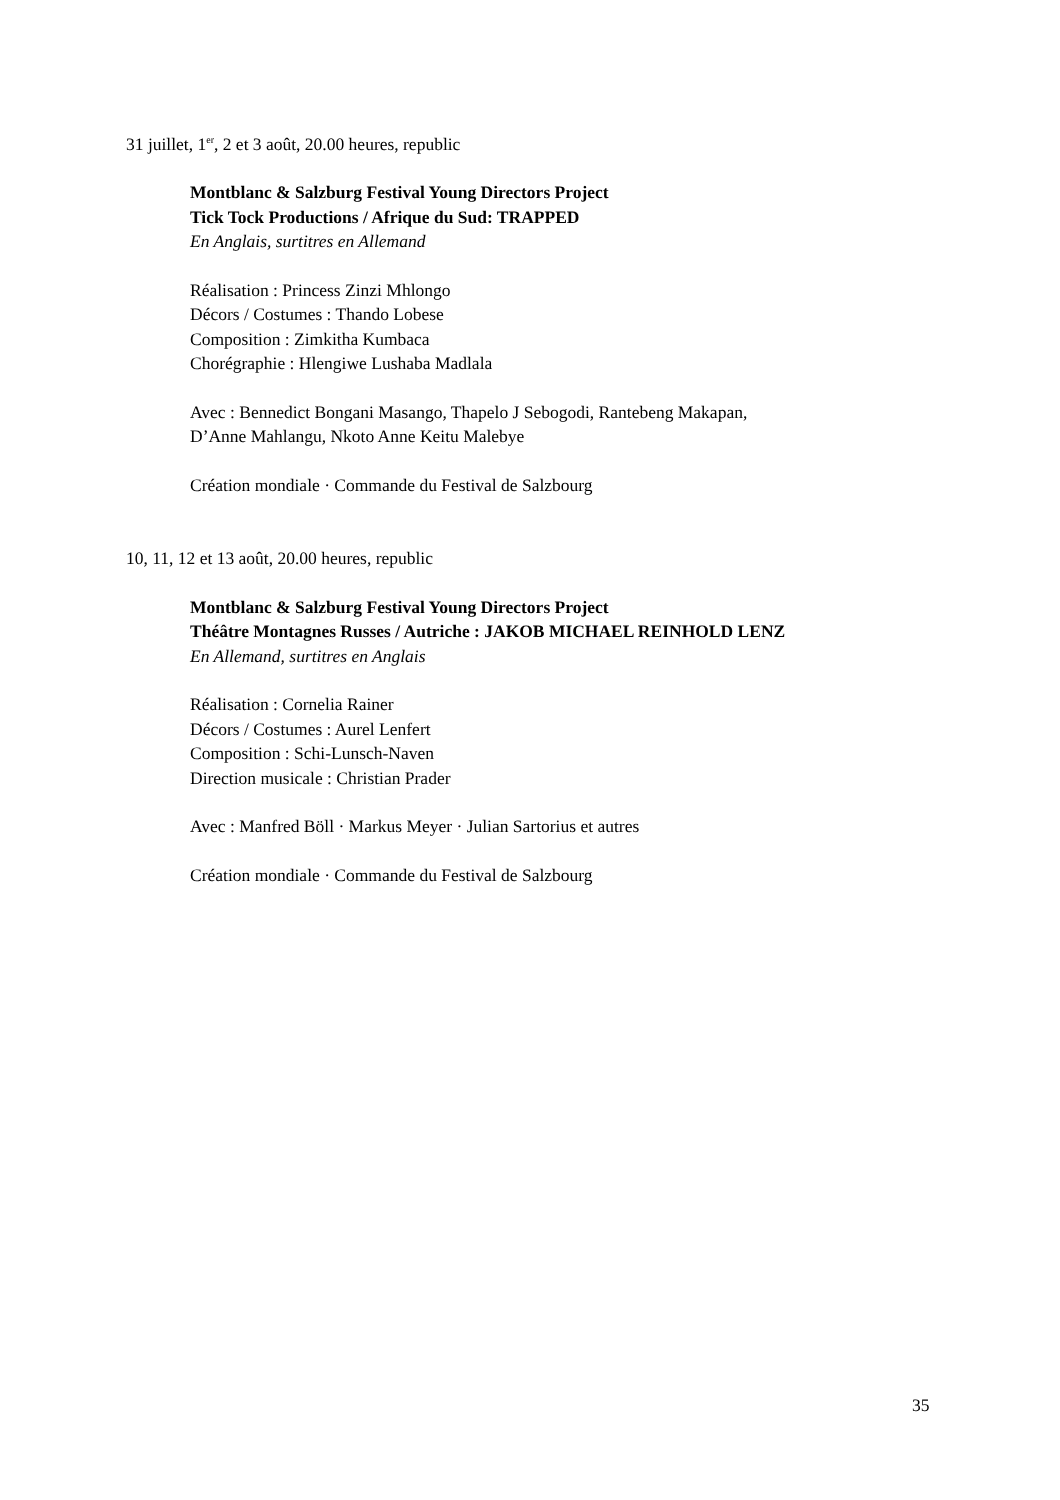31 juillet, 1<sup>er</sup>, 2 et 3 août, 20.00 heures, republic
Montblanc & Salzburg Festival Young Directors Project
Tick Tock Productions / Afrique du Sud: TRAPPED
En Anglais, surtitres en Allemand
Réalisation : Princess Zinzi Mhlongo
Décors / Costumes : Thando Lobese
Composition : Zimkitha Kumbaca
Chorégraphie : Hlengiwe Lushaba Madlala
Avec : Bennedict Bongani Masango, Thapelo J Sebogodi, Rantebeng Makapan,
D’Anne Mahlangu, Nkoto Anne Keitu Malebye
Création mondiale · Commande du Festival de Salzbourg
10, 11, 12 et 13 août, 20.00 heures, republic
Montblanc & Salzburg Festival Young Directors Project
Théâtre Montagnes Russes / Autriche : JAKOB MICHAEL REINHOLD LENZ
En Allemand, surtitres en Anglais
Réalisation : Cornelia Rainer
Décors / Costumes : Aurel Lenfert
Composition : Schi-Lunsch-Naven
Direction musicale : Christian Prader
Avec : Manfred Böll · Markus Meyer · Julian Sartorius et autres
Création mondiale · Commande du Festival de Salzbourg
35